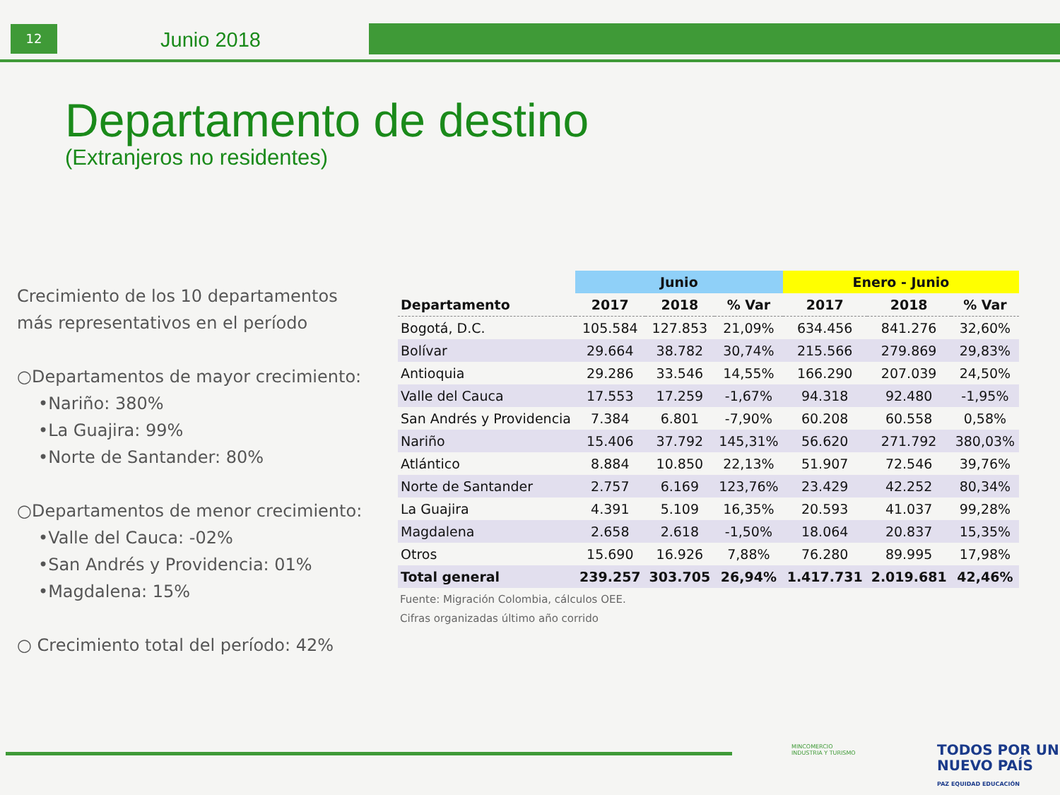12 Junio 2018
Departamento de destino
(Extranjeros no residentes)
Crecimiento de los 10 departamentos más representativos en el período
○Departamentos de mayor crecimiento:
•Nariño: 380%
•La Guajira: 99%
•Norte de Santander: 80%
○Departamentos de menor crecimiento:
•Valle del Cauca: -02%
•San Andrés y Providencia: 01%
•Magdalena: 15%
○ Crecimiento total del período: 42%
| | Junio | | | Enero - Junio | | |
| --- | --- | --- | --- | --- | --- | --- |
| Departamento | 2017 | 2018 | % Var | 2017 | 2018 | % Var |
| Bogotá, D.C. | 105.584 | 127.853 | 21,09% | 634.456 | 841.276 | 32,60% |
| Bolívar | 29.664 | 38.782 | 30,74% | 215.566 | 279.869 | 29,83% |
| Antioquia | 29.286 | 33.546 | 14,55% | 166.290 | 207.039 | 24,50% |
| Valle del Cauca | 17.553 | 17.259 | -1,67% | 94.318 | 92.480 | -1,95% |
| San Andrés y Providencia | 7.384 | 6.801 | -7,90% | 60.208 | 60.558 | 0,58% |
| Nariño | 15.406 | 37.792 | 145,31% | 56.620 | 271.792 | 380,03% |
| Atlántico | 8.884 | 10.850 | 22,13% | 51.907 | 72.546 | 39,76% |
| Norte de Santander | 2.757 | 6.169 | 123,76% | 23.429 | 42.252 | 80,34% |
| La Guajira | 4.391 | 5.109 | 16,35% | 20.593 | 41.037 | 99,28% |
| Magdalena | 2.658 | 2.618 | -1,50% | 18.064 | 20.837 | 15,35% |
| Otros | 15.690 | 16.926 | 7,88% | 76.280 | 89.995 | 17,98% |
| Total general | 239.257 | 303.705 | 26,94% | 1.417.731 | 2.019.681 | 42,46% |
Fuente: Migración Colombia, cálculos OEE.
Cifras organizadas último año corrido
MINCOMERCIO
INDUSTRIA Y TURISMO
TODOS POR UN
NUEVO PAÍS
PAZ EQUIDAD EDUCACIÓN